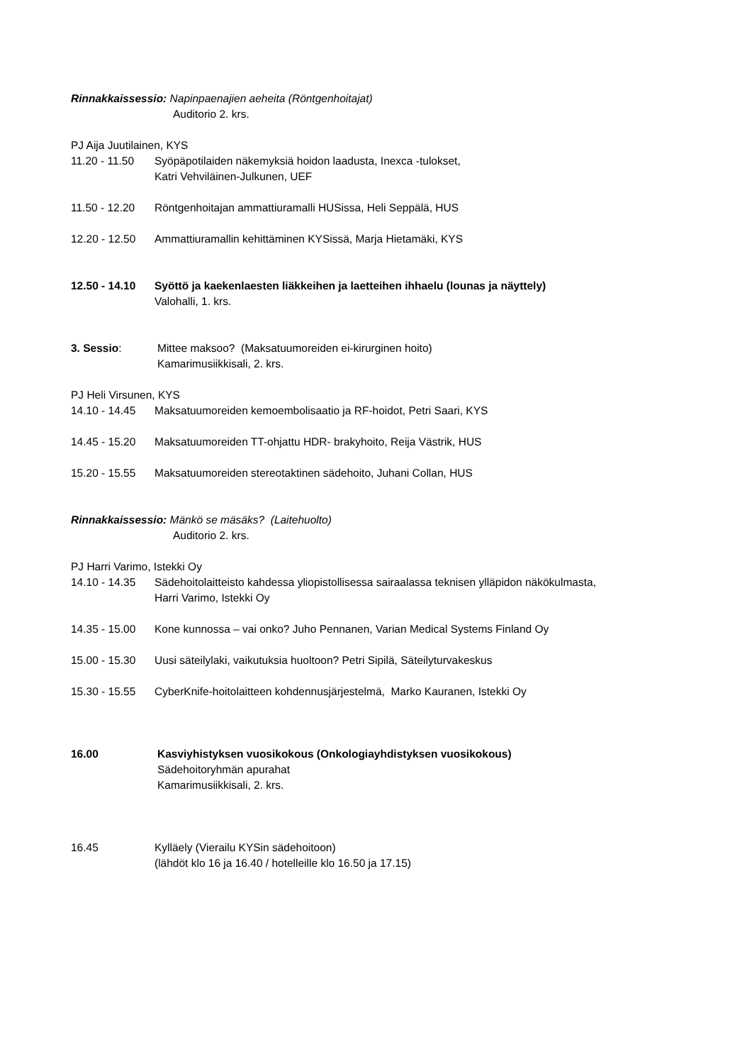Rinnakkaissessio: Napinpaenajien aeheita (Röntgenhoitajat)
Auditorio 2. krs.
PJ Aija Juutilainen, KYS
11.20 - 11.50 Syöpäpotilaiden näkemyksiä hoidon laadusta, Inexca -tulokset,
Katri Vehviläinen-Julkunen, UEF
11.50 - 12.20 Röntgenhoitajan ammattiuramalli HUSissa, Heli Seppälä, HUS
12.20 - 12.50 Ammattiuramallin kehittäminen KYSissä, Marja Hietamäki, KYS
12.50 - 14.10 Syöttö ja kaekenlaesten liäkkeihen ja laetteihen ihhaelu (lounas ja näyttely)
Valohalli, 1. krs.
3. Sessio: Mittee maksoo? (Maksatuumoreiden ei-kirurginen hoito)
Kamarimusiikkisali, 2. krs.
PJ Heli Virsunen, KYS
14.10 - 14.45 Maksatuumoreiden kemoembolisaatio ja RF-hoidot, Petri Saari, KYS
14.45 - 15.20 Maksatuumoreiden TT-ohjattu HDR- brakyhoito, Reija Västrik, HUS
15.20 - 15.55 Maksatuumoreiden stereotaktinen sädehoito, Juhani Collan, HUS
Rinnakkaissessio: Mänkö se mäsäks? (Laitehuolto)
Auditorio 2. krs.
PJ Harri Varimo, Istekki Oy
14.10 - 14.35 Sädehoitolaitteisto kahdessa yliopistollisessa sairaalassa teknisen ylläpidon näkökulmasta,
Harri Varimo, Istekki Oy
14.35 - 15.00 Kone kunnossa – vai onko? Juho Pennanen, Varian Medical Systems Finland Oy
15.00 - 15.30 Uusi säteilylaki, vaikutuksia huoltoon? Petri Sipilä, Säteilyturvakeskus
15.30 - 15.55 CyberKnife-hoitolaitteen kohdennusjärjestelmä, Marko Kauranen, Istekki Oy
16.00 Kasviyhistyksen vuosikokous (Onkologiayhdistyksen vuosikokous)
Sädehoitoryhmän apurahat
Kamarimusiikkisali, 2. krs.
16.45 Kylläely (Vierailu KYSin sädehoitoon)
(lähdöt klo 16 ja 16.40 / hotelleille klo 16.50 ja 17.15)